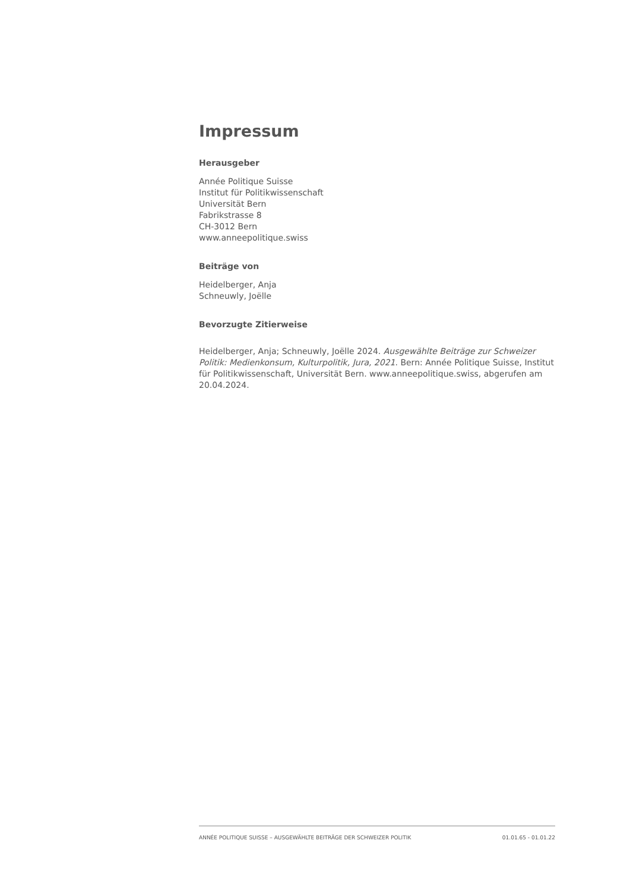Impressum
Herausgeber
Année Politique Suisse
Institut für Politikwissenschaft
Universität Bern
Fabrikstrasse 8
CH-3012 Bern
www.anneepolitique.swiss
Beiträge von
Heidelberger, Anja
Schneuwly, Joëlle
Bevorzugte Zitierweise
Heidelberger, Anja; Schneuwly, Joëlle 2024. Ausgewählte Beiträge zur Schweizer Politik: Medienkonsum, Kulturpolitik, Jura, 2021. Bern: Année Politique Suisse, Institut für Politikwissenschaft, Universität Bern. www.anneepolitique.swiss, abgerufen am 20.04.2024.
ANNÉE POLITIQUE SUISSE – AUSGEWÄHLTE BEITRÄGE DER SCHWEIZER POLITIK 01.01.65 - 01.01.22